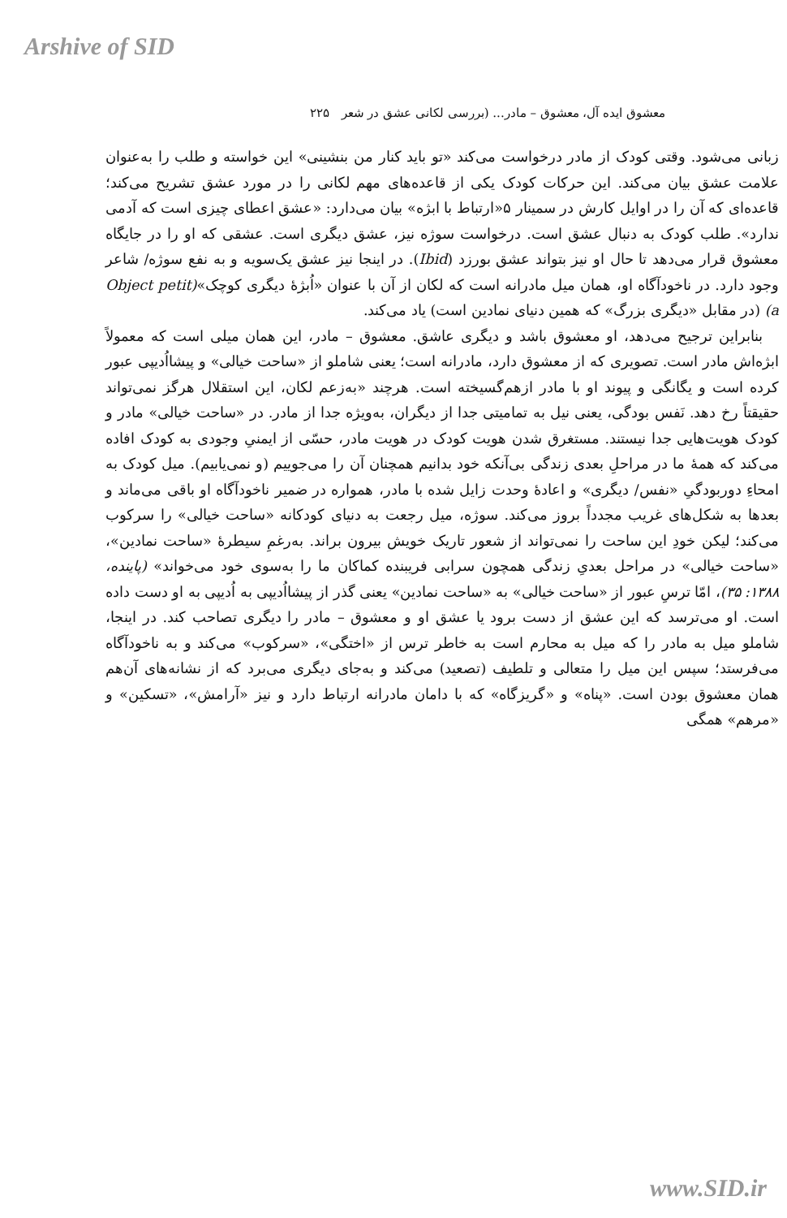Arshive of SID
معشوق ایده آل، معشوق – مادر... (بررسی لکانی عشق در شعر ۲۲۵
زبانی می‌شود. وقتی کودک از مادر درخواست می‌کند «تو باید کنار من بنشینی» این خواسته و طلب را به‌عنوان علامت عشق بیان می‌کند. این حرکات کودک یکی از قاعده‌های مهم لکانی را در مورد عشق تشریح می‌کند؛ قاعده‌ای که آن را در اوایل کارش در سمینار ۵«ارتباط با ابژه» بیان می‌دارد: «عشق اعطای چیزی است که آدمی ندارد». طلب کودک به دنبال عشق است. درخواست سوژه نیز، عشق دیگری است. عشقی که او را در جایگاه معشوق قرار می‌دهد تا حال او نیز بتواند عشق بورزد (Ibid). در اینجا نیز عشق یک‌سویه و به نفع سوژه/ شاعر وجود دارد. در ناخودآگاه او، همان میل مادرانه است که لکان از آن با عنوان «اُبژهٔ دیگری کوچک»(Object petit a) (در مقابل «دیگری بزرگ» که همین دنیای نمادین است) یاد می‌کند.
بنابراین ترجیح می‌دهد، او معشوق باشد و دیگری عاشق. معشوق – مادر، این همان میلی است که معمولاً ابژه‌اش مادر است. تصویری که از معشوق دارد، مادرانه است؛ یعنی شاملو از «ساحت خیالی» و پیشااُدیپی عبور کرده است و یگانگی و پیوند او با مادر ازهم‌گسیخته است. هرچند «به‌زعم لکان، این استقلال هرگز نمی‌تواند حقیقتاً رخ دهد. نَفس بودگی، یعنی نیل به تمامیتی جدا از دیگران، به‌ویژه جدا از مادر. در «ساحت خیالی» مادر و کودک هویت‌هایی جدا نیستند. مستغرق شدن هویت کودک در هویت مادر، حسّی از ایمنیِ وجودی به کودک افاده می‌کند که همهٔ ما در مراحلِ بعدی زندگی بی‌آنکه خود بدانیم همچنان آن را می‌جوییم (و نمی‌یابیم). میل کودک به امحاءِ دوربودگیِ «نفس/ دیگری» و اعادهٔ وحدت زایل شده با مادر، همواره در ضمیر ناخودآگاه او باقی می‌ماند و بعدها به شکل‌های غریب مجدداً بروز می‌کند. سوژه، میل رجعت به دنیای کودکانه «ساحت خیالی» را سرکوب می‌کند؛ لیکن خودِ این ساحت را نمی‌تواند از شعور تاریک خویش بیرون براند. به‌رغمِ سیطرهٔ «ساحت نمادین»، «ساحت خیالی» در مراحل بعدیِ زندگی همچون سرابی فریبنده کماکان ما را به‌سوی خود می‌خواند» (پاینده، ۱۳۸۸: ۳۵)، امّا ترسِ عبور از «ساحت خیالی» به «ساحت نمادین» یعنی گذر از پیشااُدیپی به اُدیپی به او دست داده است. او می‌ترسد که این عشق از دست برود یا عشق او و معشوق – مادر را دیگری تصاحب کند. در اینجا، شاملو میل به مادر را که میل به محارم است به خاطر ترس از «اختگی»، «سرکوب» می‌کند و به ناخودآگاه می‌فرستد؛ سپس این میل را متعالی و تلطیف (تصعید) می‌کند و به‌جای دیگری می‌برد که از نشانه‌های آن‌هم همان معشوق بودن است. «پناه» و «گریزگاه» که با دامان مادرانه ارتباط دارد و نیز «آرامش»، «تسکین» و «مرهم» همگی
www.SID.ir